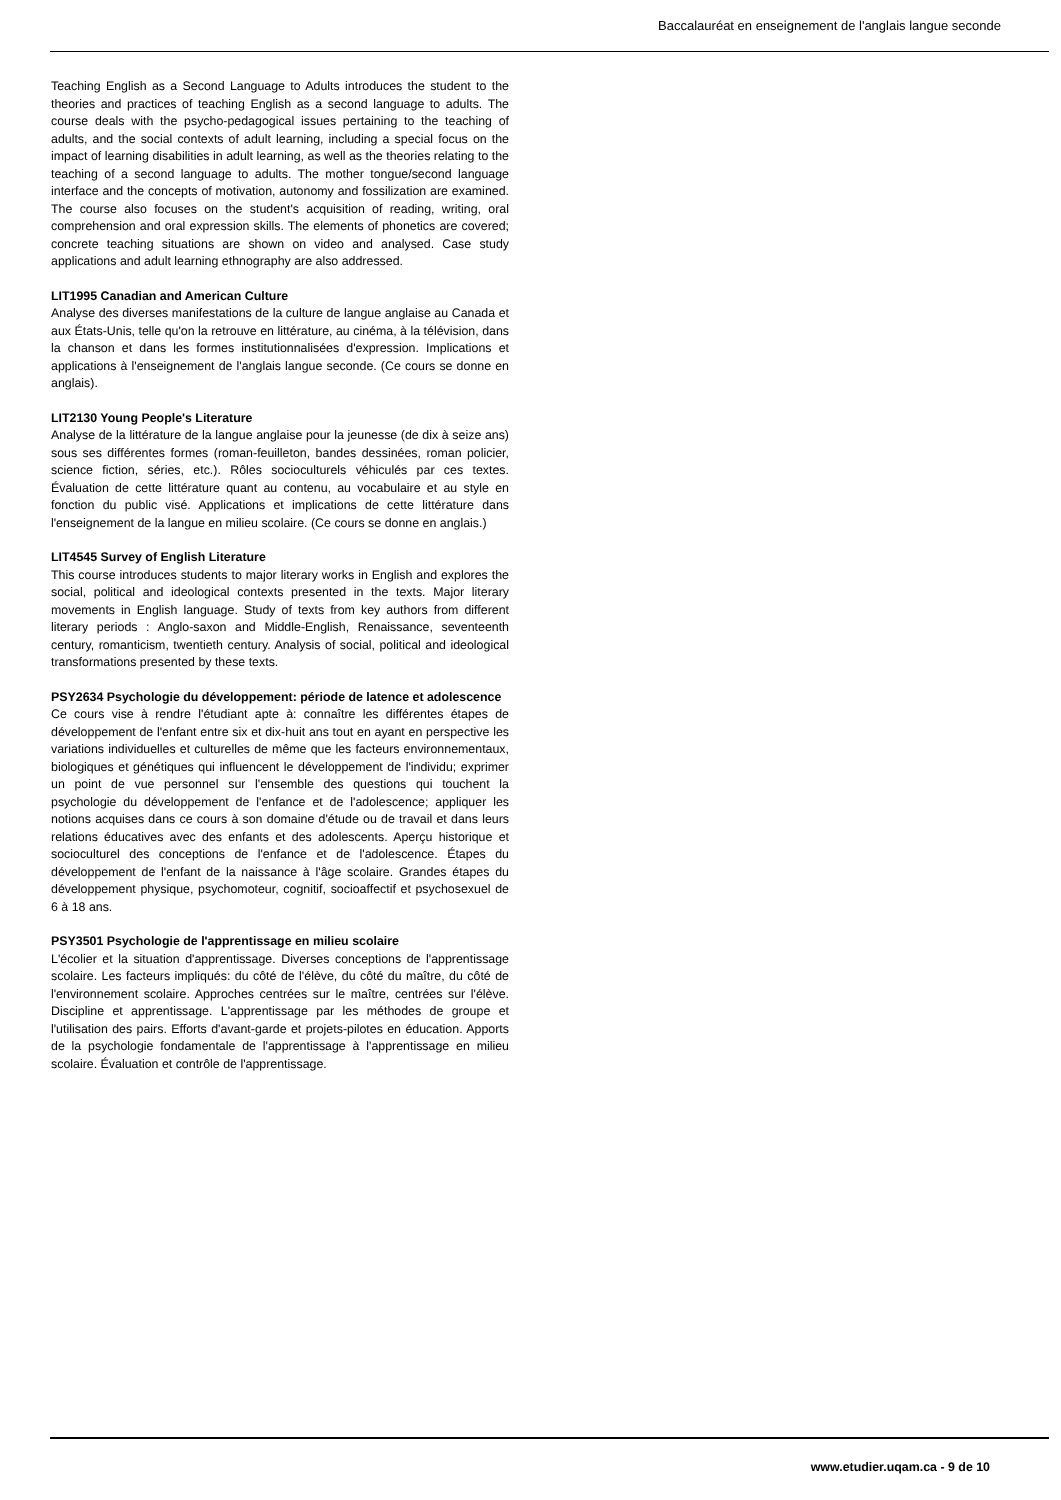Baccalauréat en enseignement de l'anglais langue seconde
Teaching English as a Second Language to Adults introduces the student to the theories and practices of teaching English as a second language to adults. The course deals with the psycho-pedagogical issues pertaining to the teaching of adults, and the social contexts of adult learning, including a special focus on the impact of learning disabilities in adult learning, as well as the theories relating to the teaching of a second language to adults. The mother tongue/second language interface and the concepts of motivation, autonomy and fossilization are examined. The course also focuses on the student's acquisition of reading, writing, oral comprehension and oral expression skills. The elements of phonetics are covered; concrete teaching situations are shown on video and analysed. Case study applications and adult learning ethnography are also addressed.
LIT1995 Canadian and American Culture
Analyse des diverses manifestations de la culture de langue anglaise au Canada et aux États-Unis, telle qu'on la retrouve en littérature, au cinéma, à la télévision, dans la chanson et dans les formes institutionnalisées d'expression. Implications et applications à l'enseignement de l'anglais langue seconde. (Ce cours se donne en anglais).
LIT2130 Young People's Literature
Analyse de la littérature de la langue anglaise pour la jeunesse (de dix à seize ans) sous ses différentes formes (roman-feuilleton, bandes dessinées, roman policier, science fiction, séries, etc.). Rôles socioculturels véhiculés par ces textes. Évaluation de cette littérature quant au contenu, au vocabulaire et au style en fonction du public visé. Applications et implications de cette littérature dans l'enseignement de la langue en milieu scolaire. (Ce cours se donne en anglais.)
LIT4545 Survey of English Literature
This course introduces students to major literary works in English and explores the social, political and ideological contexts presented in the texts. Major literary movements in English language. Study of texts from key authors from different literary periods : Anglo-saxon and Middle-English, Renaissance, seventeenth century, romanticism, twentieth century. Analysis of social, political and ideological transformations presented by these texts.
PSY2634 Psychologie du développement: période de latence et adolescence
Ce cours vise à rendre l'étudiant apte à: connaître les différentes étapes de développement de l'enfant entre six et dix-huit ans tout en ayant en perspective les variations individuelles et culturelles de même que les facteurs environnementaux, biologiques et génétiques qui influencent le développement de l'individu; exprimer un point de vue personnel sur l'ensemble des questions qui touchent la psychologie du développement de l'enfance et de l'adolescence; appliquer les notions acquises dans ce cours à son domaine d'étude ou de travail et dans leurs relations éducatives avec des enfants et des adolescents. Aperçu historique et socioculturel des conceptions de l'enfance et de l'adolescence. Étapes du développement de l'enfant de la naissance à l'âge scolaire. Grandes étapes du développement physique, psychomoteur, cognitif, socioaffectif et psychosexuel de 6 à 18 ans.
PSY3501 Psychologie de l'apprentissage en milieu scolaire
L'écolier et la situation d'apprentissage. Diverses conceptions de l'apprentissage scolaire. Les facteurs impliqués: du côté de l'élève, du côté du maître, du côté de l'environnement scolaire. Approches centrées sur le maître, centrées sur l'élève. Discipline et apprentissage. L'apprentissage par les méthodes de groupe et l'utilisation des pairs. Efforts d'avant-garde et projets-pilotes en éducation. Apports de la psychologie fondamentale de l'apprentissage à l'apprentissage en milieu scolaire. Évaluation et contrôle de l'apprentissage.
www.etudier.uqam.ca - 9 de 10